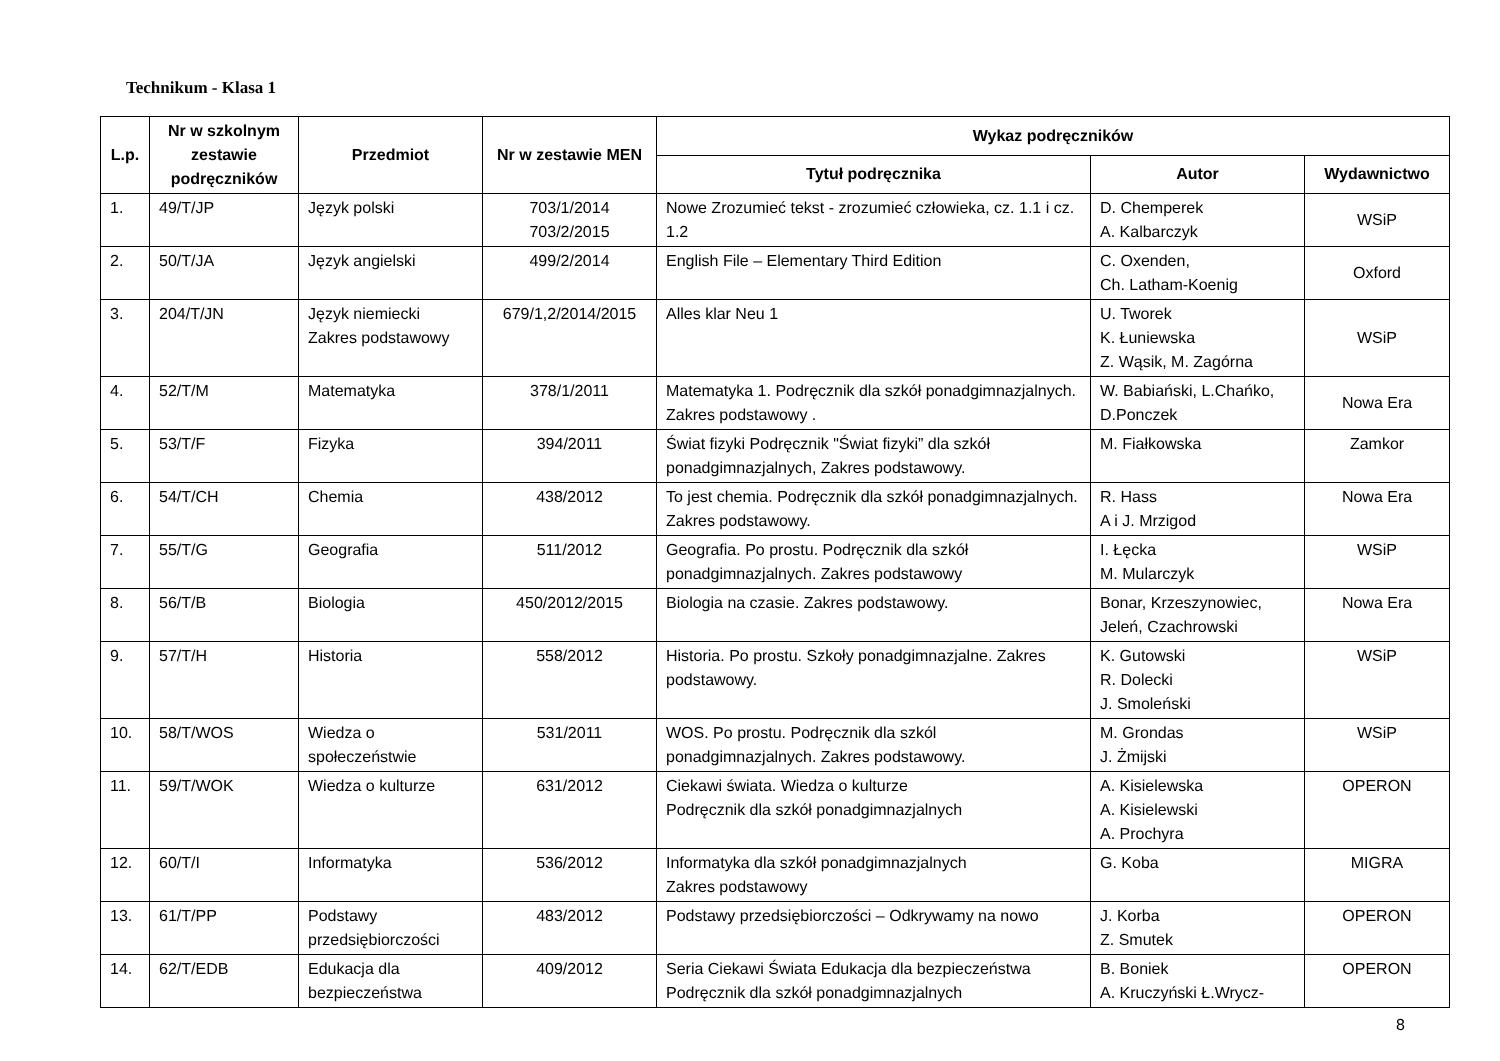Technikum - Klasa 1
| L.p. | Nr w szkolnym zestawie podręczników | Przedmiot | Nr w zestawie MEN | Wykaz podręczników | | |
| --- | --- | --- | --- | --- | --- | --- |
| | | | | Tytuł podręcznika | Autor | Wydawnictwo |
| 1. | 49/T/JP | Język polski | 703/1/2014 703/2/2015 | Nowe Zrozumieć tekst - zrozumieć człowieka, cz. 1.1 i cz. 1.2 | D. Chemperek A. Kalbarczyk | WSiP |
| 2. | 50/T/JA | Język angielski | 499/2/2014 | English File – Elementary Third Edition | C. Oxenden, Ch. Latham-Koenig | Oxford |
| 3. | 204/T/JN | Język niemiecki Zakres podstawowy | 679/1,2/2014/2015 | Alles klar Neu 1 | U. Tworek K. Łuniewska Z. Wąsik, M. Zagórna | WSiP |
| 4. | 52/T/M | Matematyka | 378/1/2011 | Matematyka 1. Podręcznik dla szkół ponadgimnazjalnych. Zakres podstawowy . | W. Babiański, L.Chańko, D.Ponczek | Nowa Era |
| 5. | 53/T/F | Fizyka | 394/2011 | Świat fizyki Podręcznik "Świat fizyki” dla szkół ponadgimnazjalnych, Zakres podstawowy. | M. Fiałkowska | Zamkor |
| 6. | 54/T/CH | Chemia | 438/2012 | To jest chemia. Podręcznik dla szkół ponadgimnazjalnych. Zakres podstawowy. | R. Hass A i J. Mrzigod | Nowa Era |
| 7. | 55/T/G | Geografia | 511/2012 | Geografia. Po prostu. Podręcznik dla szkół ponadgimnazjalnych. Zakres podstawowy | I. Łęcka M. Mularczyk | WSiP |
| 8. | 56/T/B | Biologia | 450/2012/2015 | Biologia na czasie. Zakres podstawowy. | Bonar, Krzeszynowiec, Jeleń, Czachrowski | Nowa Era |
| 9. | 57/T/H | Historia | 558/2012 | Historia. Po prostu. Szkoły ponadgimnazjalne. Zakres podstawowy. | K. Gutowski R. Dolecki J. Smoleński | WSiP |
| 10. | 58/T/WOS | Wiedza o społeczeństwie | 531/2011 | WOS. Po prostu. Podręcznik dla szkól ponadgimnazjalnych. Zakres podstawowy. | M. Grondas J. Żmijski | WSiP |
| 11. | 59/T/WOK | Wiedza o kulturze | 631/2012 | Ciekawi świata. Wiedza o kulturze Podręcznik dla szkół ponadgimnazjalnych | A. Kisielewska A. Kisielewski A. Prochyra | OPERON |
| 12. | 60/T/I | Informatyka | 536/2012 | Informatyka dla szkół ponadgimnazjalnych Zakres podstawowy | G. Koba | MIGRA |
| 13. | 61/T/PP | Podstawy przedsiębiorczości | 483/2012 | Podstawy przedsiębiorczości – Odkrywamy na nowo | J. Korba Z. Smutek | OPERON |
| 14. | 62/T/EDB | Edukacja dla bezpieczeństwa | 409/2012 | Seria Ciekawi Świata Edukacja dla bezpieczeństwa Podręcznik dla szkół ponadgimnazjalnych | B. Boniek A. Kruczyński Ł.Wrycz- | OPERON |
8